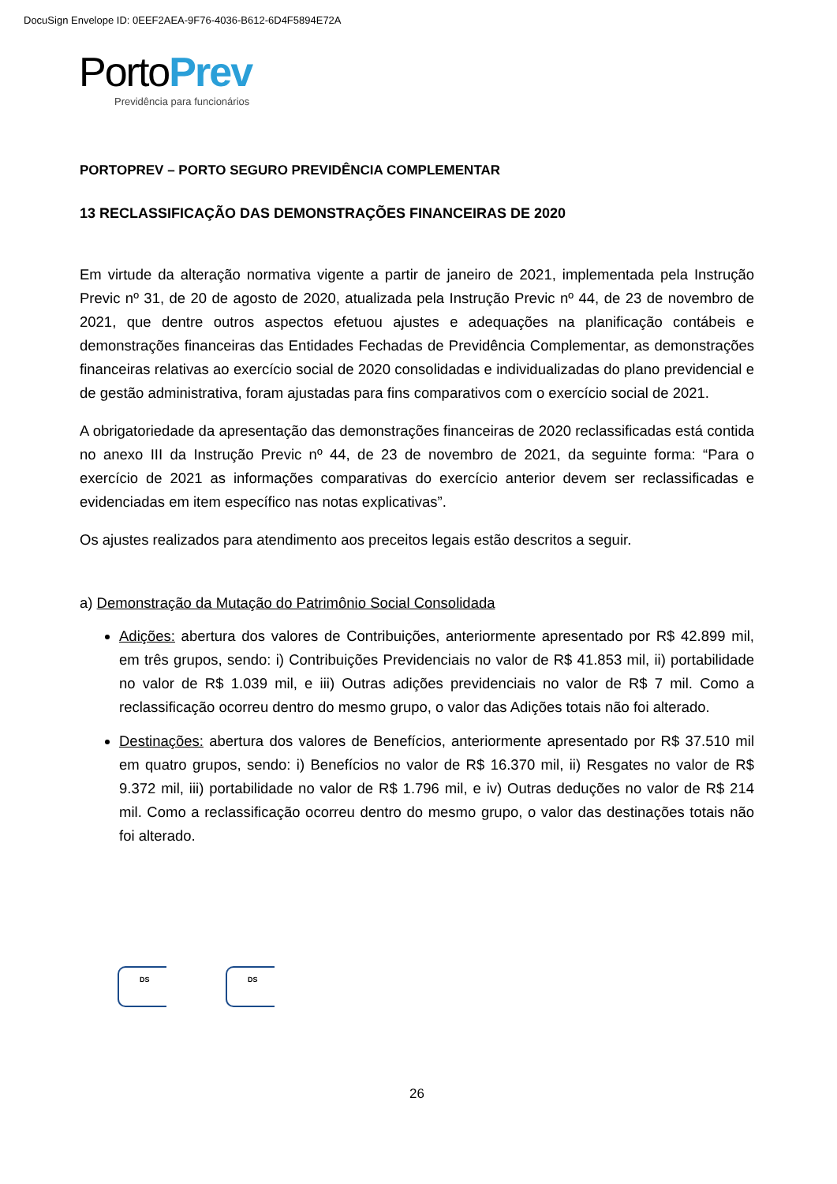DocuSign Envelope ID: 0EEF2AEA-9F76-4036-B612-6D4F5894E72A
PortoPrev
Previdência para funcionários
PORTOPREV – PORTO SEGURO PREVIDÊNCIA COMPLEMENTAR
13 RECLASSIFICAÇÃO DAS DEMONSTRAÇÕES FINANCEIRAS DE 2020
Em virtude da alteração normativa vigente a partir de janeiro de 2021, implementada pela Instrução Previc nº 31, de 20 de agosto de 2020, atualizada pela Instrução Previc nº 44, de 23 de novembro de 2021, que dentre outros aspectos efetuou ajustes e adequações na planificação contábeis e demonstrações financeiras das Entidades Fechadas de Previdência Complementar, as demonstrações financeiras relativas ao exercício social de 2020 consolidadas e individualizadas do plano previdencial e de gestão administrativa, foram ajustadas para fins comparativos com o exercício social de 2021.
A obrigatoriedade da apresentação das demonstrações financeiras de 2020 reclassificadas está contida no anexo III da Instrução Previc nº 44, de 23 de novembro de 2021, da seguinte forma: “Para o exercício de 2021 as informações comparativas do exercício anterior devem ser reclassificadas e evidenciadas em item específico nas notas explicativas”.
Os ajustes realizados para atendimento aos preceitos legais estão descritos a seguir.
a) Demonstração da Mutação do Patrimônio Social Consolidada
Adições: abertura dos valores de Contribuições, anteriormente apresentado por R$ 42.899 mil, em três grupos, sendo: i) Contribuições Previdenciais no valor de R$ 41.853 mil, ii) portabilidade no valor de R$ 1.039 mil, e iii) Outras adições previdenciais no valor de R$ 7 mil. Como a reclassificação ocorreu dentro do mesmo grupo, o valor das Adições totais não foi alterado.
Destinações: abertura dos valores de Benefícios, anteriormente apresentado por R$ 37.510 mil em quatro grupos, sendo: i) Benefícios no valor de R$ 16.370 mil, ii) Resgates no valor de R$ 9.372 mil, iii) portabilidade no valor de R$ 1.796 mil, e iv) Outras deduções no valor de R$ 214 mil. Como a reclassificação ocorreu dentro do mesmo grupo, o valor das destinações totais não foi alterado.
DS DS
26